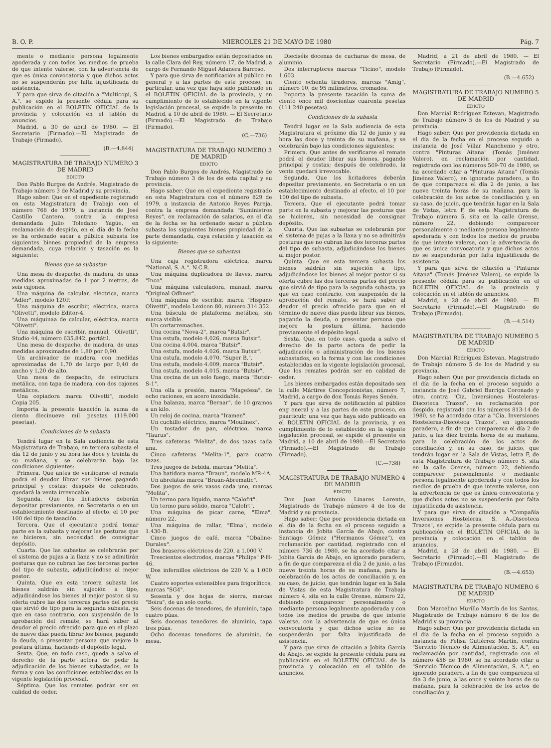B. O. P. MIERCOLES 21 DE MAYO DE 1980 Pág. 7
mente o mediante persona legalmente apoderada y con todos los medios de prueba de que intente valerse, con la advertencia de que es única convocatoria y que dichos actos no se suspenderán por falta injustificada de asistencia.
Y para que sirva de citación a "Multicopi, S. A.", se expide la presente cédula para su publicación en el BOLETIN OFICIAL de la provincia y colocación en el tablón de anuncios.
Madrid, a 30 de abril de 1980. — El Secretario (Firmado).—El Magistrado de Trabajo (Firmado).
(B.—4.844)
MAGISTRATURA DE TRABAJO NUMERO 3 DE MADRID
EDICTO
Don Pablo Burgos de Andrés, Magistrado de Trabajo número 3 de Madrid y su provincia.
Hago saber: Que en el expediente registrado en esta Magistratura de Trabajo con el número 768 de 1979, a instancia de José Castillo Cantero, contra la empresa demandada Julio Toledano Yagüe, en reclamación de despido, en el día de la fecha se ha ordenado sacar a pública subasta los siguientes bienes propiedad de la empresa demandada, cuya relación y tasación es la siguiente:
Bienes que se subastan
Una mesa de despacho, de madera, de unas medidas aproximadas de 1 por 2 metros, de seis cajones.
Una máquina de calcular, eléctrica, marca "Adler", modelo 120P.
Una máquina de escribir, eléctrica, marca "Olivetti", modelo Editor-4.
Una máquinaa de calcular, eléctrica, marca "Olivetti".
Una máquina de escribir, manual, "Olivetti", Studio 44, número 635.842, portátil.
Una mesa de despacho, de madera, de unas medidas aproximadas de 1,80 por 0,90.
Un archivador de madera, con medidas aproximadas de 1,70 de largo por 0,40 de ancho y 1,20 de alto.
Una mesa de despacho, de estructura metálica, con tapa de madera, con dos cajones metálicos.
Una copiadora marca "Olivetti", modelo Copia 205.
Importa la presente tasación la suma de ciento diecinueve mil pesetas (119.000 pesetas).
Condiciones de la subasta
Tendrá lugar en la Sala audiencia de esta Magistratura de Trabajo, en tercera subasta el día 12 de junio y su hora las doce y treinta de su mañana, y se celebrarán bajo las condiciones siguientes:
Primera. Que antes de verificarse el remate podrá el deudor librar sus bienes pagando principal y costas; después de celebrado, quedará la venta irrevocable.
Segunda. Que los licitadores deberán depositar previamente, en Secretaría o en un establecimiento destinado al efecto, el 10 por 100 del tipo de tasación.
Tercera. Que el ejecutante podrá tomar parte en la subasta y mejorar las posturas que se hicieren, sin necesidad de consignar depósito.
Cuarta. Que las subastas se celebrarán por el sistema de pujas a la llana y no se admitirán posturas que no cubran las dos terceras partes del tipo de subasta, adjudicándose al mejor postor.
Quinta. Que en esta tercera subasta los bienes saldrán sin sujeción a tipo, adjudicándose los bienes al mejor postor, si su oferta cubre las dos terceras partes del precio que sirvió de tipo para la segunda subasta, ya que en caso contrario, con suspensión de la aprobación del remate, se hará saber al deudor el precio ofrecido para que en el plazo de nueve días pueda librar los bienes, pagando la deuda, o presentar persona que mejore la postura última, haciendo el depósito legal.
Sexta. Que, en todo caso, queda a salvo el derecho de la parte actora de pedir la adjudicación de los bienes subastados, en la forma y con las condiciones establecidas en la vigente legislación procesal.
Séptima. Que los remates podrán ser en calidad de ceder.
Los bienes embargados están depositados en la calle Clara del Rey, número 17, de Madrid, a cargo de Fernando Miguel Adanera Barroso.
Y para que sirva de notificación al público en general y a las partes de este proceso, en particular, una vez que haya sido publicado en el BOLETIN OFICIAL de la provincia, y en cumplimiento de lo establecido en la vigente legislación procesal, se expide la presente en Madrid, a 10 de abril de 1980. — El Secretario (Firmado).—El Magistrado de Trabajo (Firmado).
(C.—736)
MAGISTRATURA DE TRABAJO NUMERO 3 DE MADRID
EDICTO
Don Pablo Burgos de Andrés, Magistrado de Trabajo número 3 de los de esta capital y su provincia.
Hago saber: Que en el expediente registrado en esta Magistratura con el número 829 de 1979, a instancia de Antonio Reyes Pareja, contra la empresa demandada "Suministros Reyes", en reclamación de salarios, en el día de la fecha se ha ordenado sacar a pública subasta los siguientes bienes propiedad de la parte demandada, cuya relación y tasación es la siguiente:
Bienes que se subastan
Una caja registradora eléctrica, marca "National, S. A.". N.C.R.
Una máquina duplicadora de llaves, marca "Inco".
Una máquina calculadora, manual, marca "Original Odhner".
Una máquina de escribir, marca "Hispano Olivetti", modelo Lexicon 80, número 314.352.
Una báscula de plataforma metálica, sin marca visible.
Un cortarremaches.
Una cocina "Nova-2", marca "Butsir".
Una estufa, modelo 4,026, marca Butsir".
Una cocina 4.004, marca "Butsir".
Una estufa, modelo 4.026, marca Butsir".
Una estufa, modelo 4.070, "Super B.".
Una estufa, modelo 4.009, marca "Butsir".
Una estufa, modelo 4.015, marca "Butsir".
Una cocina de un solo fuego, marca "Butsir-S-1".
Una olla a presión, marca "Magefesa", de ocho raciones, en acero inoxidable.
Una balanza, marca "Bernar", de 10 gramos a un kilo.
Un reloj de cocina, marca "Iramen".
Un cuchillo eléctrico, marca "Moulinex".
Un tostador de pan, eléctrico, marca "Taurus".
Tres cafeteras "Melita", de dos tazas cada una.
Cinco cafeteras "Melita-1", para cuatro tazas.
Tres juegos de bebida, marcas "Melita".
Una batidora marca "Braun", modelo MR-4A.
Un abrelatas marca "Braun-Abrematic".
Dos juegos de seis vasos cada uno, marcas "Melita".
Un termo para líquido, marca "Calofrt".
Un termo para sólido, marca "Calofrt".
Una máquina de picar carne, "Elma", número 22.
Una máquina de rallar, "Elma", modelo 1.430-B.
Cinco juegos de café, marca "Obaline-Duralex".
Dos braseros eléctricos de 220, a 1.000 V.
Trescientos electrodos, marcas "Philips" P-H-46.
Dos infernillos eléctricos de 220 V. a 1.000 W.
Cuatro soportes extensibles para frigoríficos, marcas "SG4".
Sesenta y dos hojas de sierra, marcas "Boira", de un solo corte.
Seis docenas de tenedores, de aluminio, tapa cuatro púas.
Seis docenas tenedores de aluminio, tapa tres púas.
Ocho docenas tenedores de aluminio, de mesa.
Dieciséis docenas de cucharas de mesa, de aluminio.
Dos interruptores marcas "Ticino", modelo 1.603.
Ciento ochenta tiradores, marcas "Amig", número 10, de 95 milímetros, cromados.
Importa la presente tasación la suma de ciento once mil doscientas cuarenta pesetas (111.240 pesetas).
Condiciones de la subasta
Tendrá lugar en la Sala audiencia de esta Magistratura el próximo día 12 de junio y su hora las doce y treinta de su mañana, y se celebrarán bajo las condiciones siguientes:
Primera. Que antes de verificarse el remate podrá el deudor librar sus bienes, pagando principal y costas; después de celebrado, la venta quedará irrevocable.
Segunda. Que los licitadores deberán depositar previamente, en Secretaría o en un establecimiento destinado al efecto, el 10 por 100 del tipo de subasta.
Tercera. Que el ejecutante podrá tomar parte en la subasta y mejorar las posturas que se hicieren, sin necesidad de consignar depósito.
Cuarta. Que las subastas se celebrarán por el sistema de pujas a la llana y no se admitirán posturas que no cubran las dos terceras partes del tipo de subasta, adjudicándose los bienes al mejor postor.
Quinta. Que en esta tercera subasta los bienes saldrán sin sujeción a tipo, adjudicándose los bienes al mejor postor si su oferta cubre las dos terceras partes del precio que sirvió de tipo para la segunda subasta, ya que en caso contrario, con suspensión de la aprobación del remate, se hará saber al deudor el precio ofrecido para que en el término de nueve días pueda librar sus bienes, pagando la deuda, o presentar persona que mejore la postura última, haciendo previamente el depósito legal.
Sexta. Que, en todo caso, queda a salvo el derecho de la parte actora de pedir la adjudicación o administración de los bienes subastados, en la forma y con las condiciones establecidas en la vigente legislación procesal. Que los remates podrán ser en calidad de ceder.
Los bienes embargados están depositado sen la calle Mártires Concepcionistas, número 7, Madrid, a cargo de don Tomás Reyes Senén.
Y para que sirva de notificación al público eng eneral y a las partes de este proceso, en paarticulr, una vez que haya sido publicado en el BOLETIN OFICIAL de la provincia, y en cumplimiento de lo establecido en la vigente legislación procesal, se expide el presente en Madrid, a 10 de abril de 1980.—El Secretario (Firmado).—El Magistrado de Trabajo (Firmado).
(C.—738)
MAGISTRATURA DE TRABAJO NUMERO 4 DE MADRID
EDICTO
Don Juan Antonio Linares Lorente, Magistrado de Trabajo número 4 de los de Madrid y su provincia.
Hago saber: Que por providencia dictada en el día de la fecha en el proceso seguido a instancia de Jobita García de Abajo, contra Santiago Gómez ("Hermanos Gómez"), en reclamación por cantidad, registrado con el número 736 de 1980, se ha acordado citar a Jobita García de Abajo, en ignorado paradero, a fin de que comparezca el día 2 de junio, a las nueve treinta horas de su mañana, para la celebración de los actos de conciliación y, en su caso, de juicio, que tendrán lugar en la Sala de Vistas de esta Magistratura de Trabajo número 4, sita en la calle Orense, número 22, debiendo comparecer personalmente o mediante persona legalmente apoderada y con todos los medios de prueba de que intente valerse, con la advertencia de que es única convocatoria y que dichos actos no se suspenderán por falta injustificada de asistencia.
Y para que sirva de citación a Jobita García de Abajo, se expide la presente cédula para su publicación en el BOLETIN OFICIAL de la provincia y colocación en el tablón de anuncios.
Madrid, a 21 de abril de 1980. — El Secretario (Firmado).—El Magistrado de Trabajo (Firmado).
(B.—4.652)
MAGISTRATURA DE TRABAJO NUMERO 5 DE MADRID
EDICTO
Don Marcial Rodríguez Estevan, Magistrado de Trabajo número 5 de los de Madrid y su provincia.
Hago saber: Que por providencia dictada en el día de la fecha en el proceso seguido a instancia de José Villar Manchenio y otro, contra "Pinturas Aitana" (Tomás Jiménez Valero), en reclamación por cantidad, registrado con los números 569-70 de 1980, se ha acordado citar a "Pinturas Aitana" (Tomás Jiménez Valero), en ignorado paradero, a fin de que comparezca el día 2 de junio, a las nueve treinta horas de su mañana, para la celebración de los actos de conciliación y, en su caso, de juicio, que tendrán lugar en la Sala de Vistas, letra F, de esta Magistratura de Trabajo número 5, sita en la calle Orense, número 22, debiendo comparecer personalmente o mediante persona legalmente apoderada y con todos los medios de prueba de que intente valerse, con la advertencia de que es única convocatoria y que dichos actos no se suspenderán por falta injustificada de asistencia.
Y para que sirva de citación a "Pinturas Aitana" (Tomás Jiménez Valero), se expide la presente cédula para su publicación en el BOLETIN OFICIAL de la provincia y colocación en el tablón de anuncios.
Madrid, a 28 de abril de 1980. — El Secretario (Firmado).—El Magistrado de Trabajo (Firmado).
(B.—4.514)
MAGISTRATURA DE TRABAJO NUMERO 5 DE MADRID
EDICTO
Don Marcial Rodríguez Estevan, Magistrado de Trabajo número 5 de los de Madrid y su provincia.
Hago saber: Que por providencia dictada en el día de la fecha en el proceso seguido a instancia de José Gabriel Barriga Coronado y otro, contra "Cía. Inversiones Hosteleras-Discoteca Trazos", en reclamación por despido, registrado con los números 813-14 de 1980, se ha acordado citar a "Cía. Inversiones Hosteleras-Discoteca Trazos", en ignorado paradero, a fin de que comparezca el día 2 de junio, a las diez treinta horas de su mañana, para la celebración de los actos de conciliación y, en su caso, de juicio, que tendrán lugar en la Sala de Vistas, letra F, de esta Magistratura de Trabajo número 5, sita en la calle Orense, número 22, debiendo comparecer personalmente o mediante persona legalmente apoderada y con todos los medios de prueba de que intente valerse, con la advertencia de que es única convocatoria y que dichos actos no se suspenderán por falta injustificada de asistencia.
Y para que sirva de citación a "Compañía Inversiones Hosteleras, S. A.-Discoteca Trazos", se expide la presente cédula para su publicación en el BOLETIN OFICIAL de la provincia y colocación en el tablón de anuncios.
Madrid, a 28 de abril de 1980. — El Secretario (Firmado).—El Magistrado de Trabajo (Firmado).
(B.—4.653)
MAGISTRATURA DE TRABAJO NUMERO 6 DE MADRID
EDICTO
Don Marcelino Murillo Martín de los Santos, Magistrado de Trabajo número 6 de los de Madrid y su provincia.
Hago saber: Que por providencia dictada en el día de la fecha en el proceso seguido a instancia de Felisa Gutiérrez Martín, contra "Servicio Técnico de Alimentación, S. A.", en reclamación por cantidad, registrado con el número 456 de 1980, se ha acordado citar a "Servicio Técnico de Alimentación, S. A.", en ignorado paradero, a fin de que comparezca el día 3 de junio, a las once y veinte horas de su mañana, para la celebración de los actos de conciliación y,